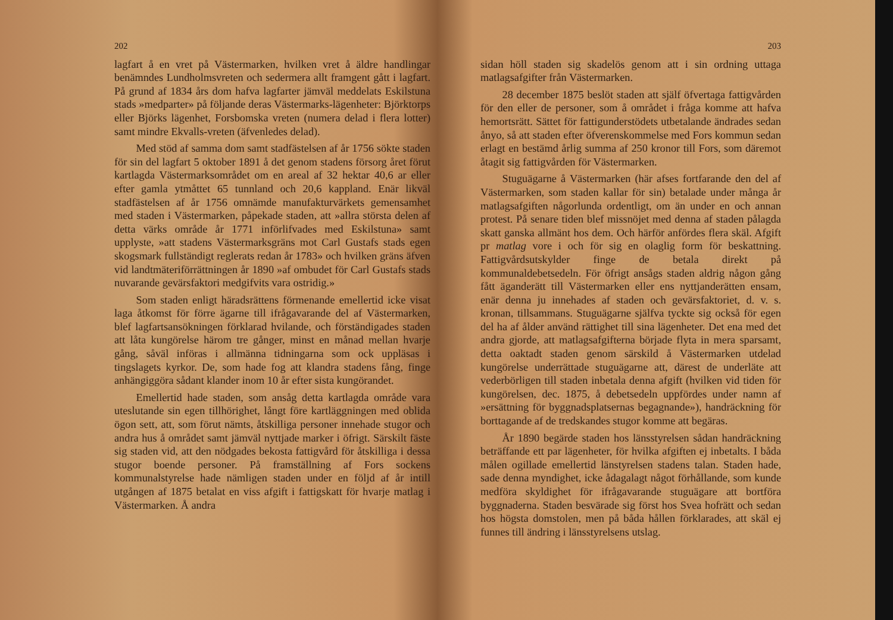202
lagfart å en vret på Västermarken, hvilken vret å äldre handlingar benämndes Lundholmsvreten och sedermera allt framgent gått i lagfart. På grund af 1834 års dom hafva lagfarter jämväl meddelats Eskilstuna stads »medparter» på följande deras Västermarks-lägenheter: Björktorps eller Björks lägenhet, Forsbomska vreten (numera delad i flera lotter) samt mindre Ekvalls-vreten (äfvenledes delad).
Med stöd af samma dom samt stadfästelsen af år 1756 sökte staden för sin del lagfart 5 oktober 1891 å det genom stadens försorg året förut kartlagda Västermarksområdet om en areal af 32 hektar 40,6 ar eller efter gamla ytmåttet 65 tunnland och 20,6 kappland. Enär likväl stadfästelsen af år 1756 omnämde manufakturvärkets gemensamhet med staden i Västermarken, påpekade staden, att »allra största delen af detta värks område år 1771 införlifvades med Eskilstuna» samt upplyste, »att stadens Västermarksgräns mot Carl Gustafs stads egen skogsmark fullständigt reglerats redan år 1783» och hvilken gräns äfven vid landtmäteriförrättningen år 1890 »af ombudet för Carl Gustafs stads nuvarande gevärsfaktori medgifvits vara ostridig.»
Som staden enligt häradsrättens förmenande emellertid icke visat laga åtkomst för förre ägarne till ifrågavarande del af Västermarken, blef lagfartsansökningen förklarad hvilande, och förständigades staden att låta kungörelse härom tre gånger, minst en månad mellan hvarje gång, såväl införas i allmänna tidningarna som ock uppläsas i tingslagets kyrkor. De, som hade fog att klandra stadens fång, finge anhängiggöra sådant klander inom 10 år efter sista kungörandet.
Emellertid hade staden, som ansåg detta kartlagda område vara uteslutande sin egen tillhörighet, långt före kartläggningen med oblida ögon sett, att, som förut nämts, åtskilliga personer innehade stugor och andra hus å området samt jämväl nyttjade marker i öfrigt. Särskilt fäste sig staden vid, att den nödgades bekosta fattigvård för åtskilliga i dessa stugor boende personer. På framställning af Fors sockens kommunalstyrelse hade nämligen staden under en följd af år intill utgången af 1875 betalat en viss afgift i fattigskatt för hvarje matlag i Västermarken. Å andra
203
sidan höll staden sig skadelös genom att i sin ordning uttaga matlagsafgifter från Västermarken.
28 december 1875 beslöt staden att själf öfvertaga fattigvården för den eller de personer, som å området i fråga komme att hafva hemortsrätt. Sättet för fattigunderstödets utbetalande ändrades sedan ånyo, så att staden efter öfverenskommelse med Fors kommun sedan erlagt en bestämd årlig summa af 250 kronor till Fors, som däremot åtagit sig fattigvården för Västermarken.
Stuguägarne å Västermarken (här afses fortfarande den del af Västermarken, som staden kallar för sin) betalade under många år matlagsafgiften någorlunda ordentligt, om än under en och annan protest. På senare tiden blef missnöjet med denna af staden pålagda skatt ganska allmänt hos dem. Och härför anfördes flera skäl. Afgift pr matlag vore i och för sig en olaglig form för beskattning. Fattigvårdsutskylder finge de betala direkt på kommunaldebetsedeln. För öfrigt ansågs staden aldrig någon gång fått äganderätt till Västermarken eller ens nyttjanderätten ensam, enär denna ju innehades af staden och gevärsfaktoriet, d. v. s. kronan, tillsammans. Stuguägarne själfva tyckte sig också för egen del ha af ålder använd rättighet till sina lägenheter. Det ena med det andra gjorde, att matlagsafgifterna började flyta in mera sparsamt, detta oaktadt staden genom särskild å Västermarken utdelad kungörelse underrättade stuguägarne att, därest de underläte att vederbörligen till staden inbetala denna afgift (hvilken vid tiden för kungörelsen, dec. 1875, å debetsedeln uppfördes under namn af »ersättning för byggnadsplatsernas begagnande»), handräckning för borttagande af de tredskandes stugor komme att begäras.
År 1890 begärde staden hos länsstyrelsen sådan handräckning beträffande ett par lägenheter, för hvilka afgiften ej inbetalts. I båda målen ogillade emellertid länstyrelsen stadens talan. Staden hade, sade denna myndighet, icke ådagalagt något förhållande, som kunde medföra skyldighet för ifrågavarande stuguägare att bortföra byggnaderna. Staden besvärade sig först hos Svea hofrätt och sedan hos högsta domstolen, men på båda hållen förklarades, att skäl ej funnes till ändring i länsstyrelsens utslag.